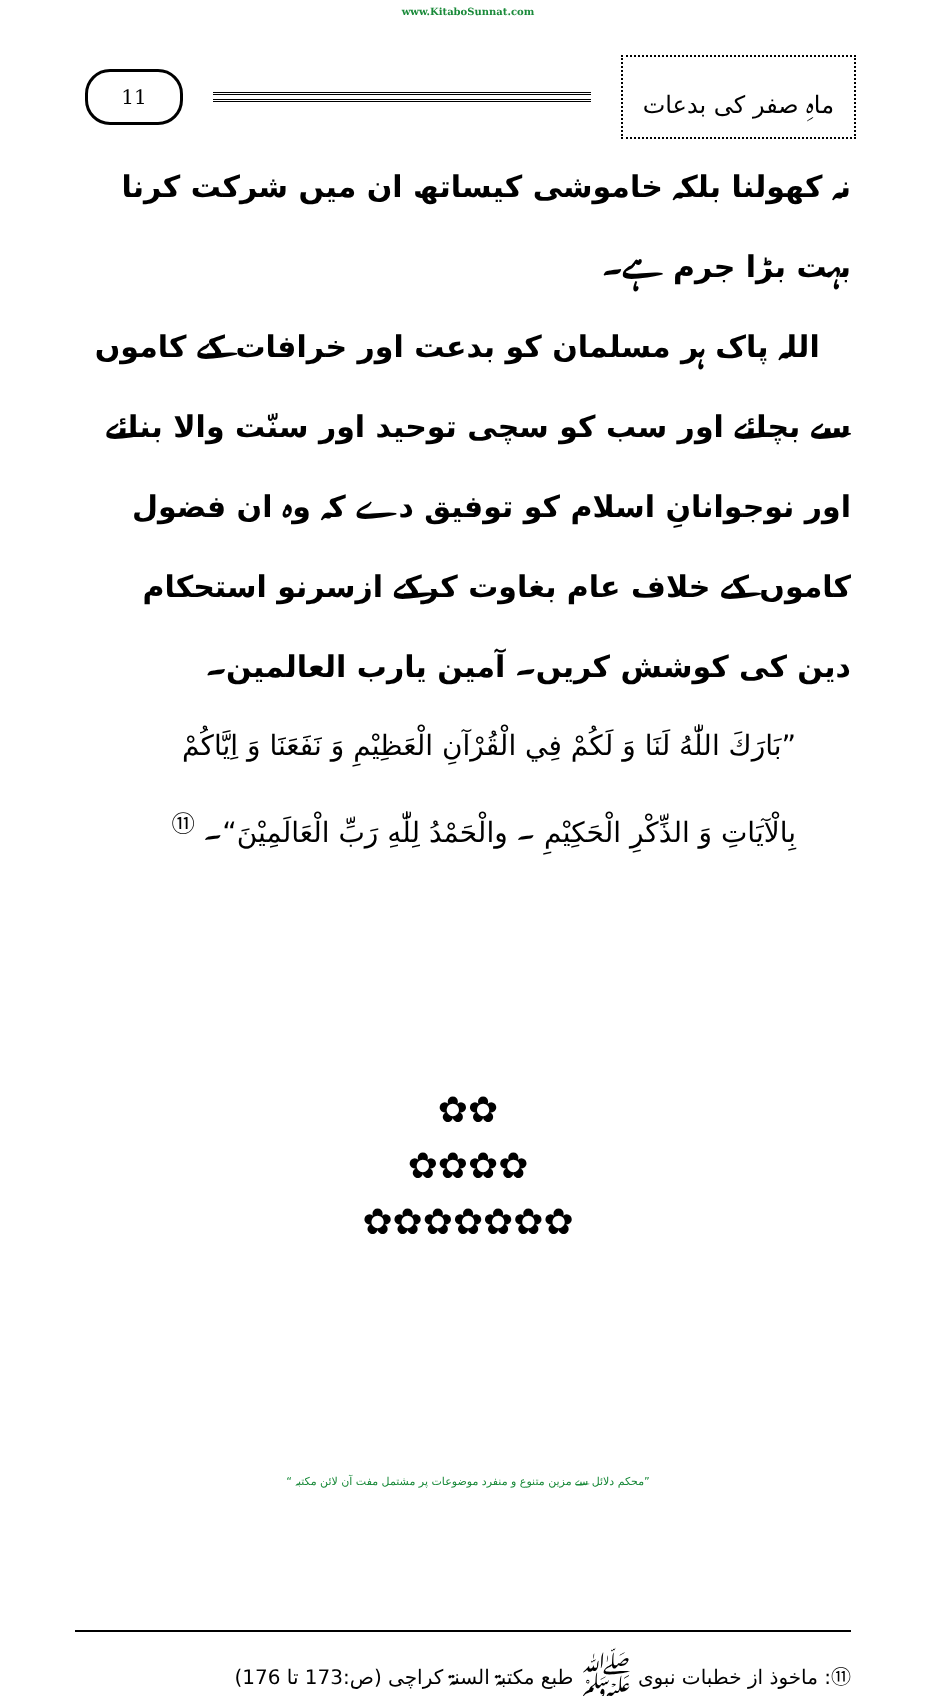www.KitaboSunnat.com
11
ماہِ صفر کی بدعات
نہ کھولنا بلکہ خاموشی کیساتھ ان میں شرکت کرنا بہت بڑا جرم ہے۔
اللہ پاک ہر مسلمان کو بدعت اور خرافات کے کاموں سے بچائے اور سب کو سچی توحید اور سنّت والا بنائے اور نوجوانانِ اسلام کو توفیق دے کہ وہ ان فضول کاموں کے خلاف عام بغاوت کرکے ازسرنو استحکام دین کی کوشش کریں۔ آمین یارب العالمین۔
”بَارَكَ اللّٰهُ لَنَا وَ لَكُمْ فِي الْقُرْآنِ الْعَظِيْمِ وَ نَفَعَنَا وَ اِيَّاكُمْ بِالْآيَاتِ وَ الذِّكْرِ الْحَكِيْمِ ۔ والْحَمْدُ لِلّٰهِ رَبِّ الْعَالَمِيْنَ“۔ <sup>⑪</sup>
✿✿
✿✿✿✿
✿✿✿✿✿✿✿
⑪: ماخوذ از خطبات نبوی ﷺ طبع مکتبۃ السنۃ کراچی (ص:173 تا 176)
”محکم دلائل سے مزین متنوع و منفرد موضوعات پر مشتمل مفت آن لائن مکتبہ “